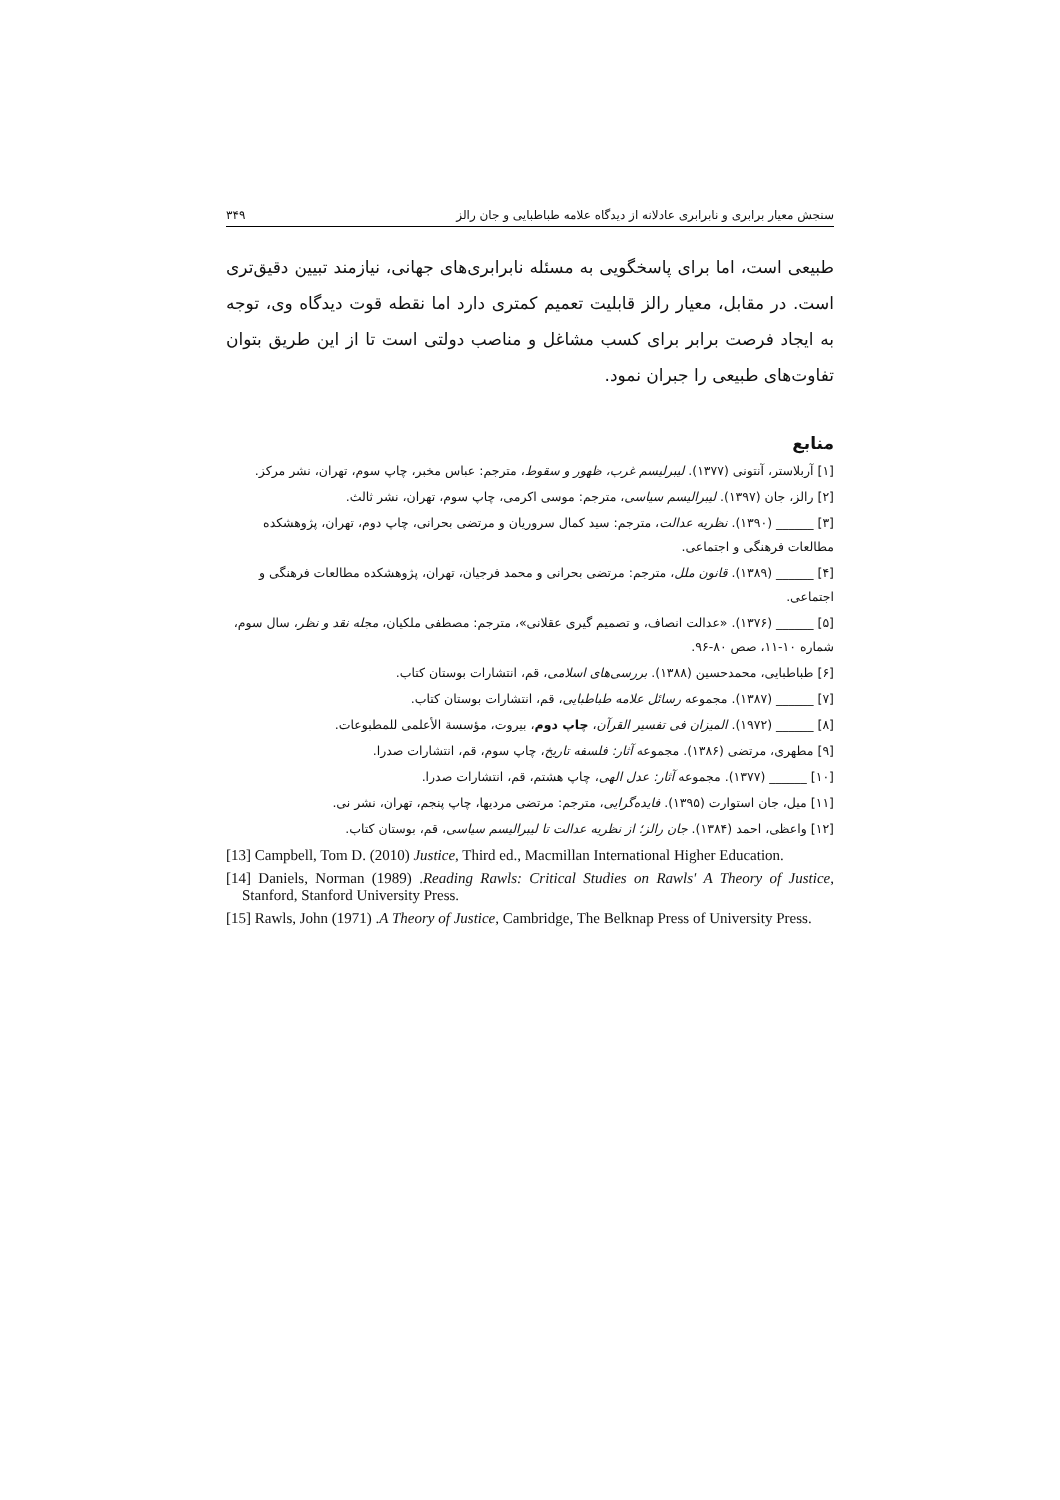سنجش معیار برابری و نابرابری عادلانه از دیدگاه علامه طباطبایی و جان رالز ۳۴۹
طبیعی است، اما برای پاسخگویی به مسئله نابرابری‌های جهانی، نیازمند تبیین دقیق‌تری است. در مقابل، معیار رالز قابلیت تعمیم کمتری دارد اما نقطه قوت دیدگاه وی، توجه به ایجاد فرصت برابر برای کسب مشاغل و مناصب دولتی است تا از این طریق بتوان تفاوت‌های طبیعی را جبران نمود.
منابع
[۱] آربلاستر، آنتونی (۱۳۷۷). لیبرلیسم غرب، ظهور و سقوط، مترجم: عباس مخبر، چاپ سوم، تهران، نشر مرکز.
[۲] رالز، جان (۱۳۹۷). لیبرالیسم سیاسی، مترجم: موسی اکرمی، چاپ سوم، تهران، نشر ثالث.
[۳] ______ (۱۳۹۰). نظریه عدالت، مترجم: سید کمال سروریان و مرتضی بحرانی، چاپ دوم، تهران، پژوهشکده مطالعات فرهنگی و اجتماعی.
[۴] ______ (۱۳۸۹). قانون ملل، مترجم: مرتضی بحرانی و محمد فرجیان، تهران، پژوهشکده مطالعات فرهنگی و اجتماعی.
[۵] ______ (۱۳۷۶). «عدالت انصاف، و تصمیم گیری عقلانی»، مترجم: مصطفی ملکیان، مجله نقد و نظر، سال سوم، شماره ۱۰-۱۱، صص ۸۰-۹۶.
[۶] طباطبایی، محمدحسین (۱۳۸۸). بررسی‌های اسلامی، قم، انتشارات بوستان کتاب.
[۷] ______ (۱۳۸۷). مجموعه رسائل علامه طباطبایی، قم، انتشارات بوستان کتاب.
[۸] ______ (۱۹۷۲). المیزان فی تفسیر القرآن، چاپ دوم، بیروت، مؤسسة الأعلمی للمطبوعات.
[۹] مطهری، مرتضی (۱۳۸۶). مجموعه آثار: فلسفه تاریخ، چاپ سوم، قم، انتشارات صدرا.
[۱۰] ______ (۱۳۷۷). مجموعه آثار: عدل الهی، چاپ هشتم، قم، انتشارات صدرا.
[۱۱] میل، جان استوارت (۱۳۹۵). فایده‌گرایی، مترجم: مرتضی مردیها، چاپ پنجم، تهران، نشر نی.
[۱۲] واعظی، احمد (۱۳۸۴). جان رالز؛ از نظریه عدالت تا لیبرالیسم سیاسی، قم، بوستان کتاب.
[13] Campbell, Tom D. (2010) Justice, Third ed., Macmillan International Higher Education.
[14] Daniels, Norman (1989) .Reading Rawls: Critical Studies on Rawls' A Theory of Justice, Stanford, Stanford University Press.
[15] Rawls, John (1971) .A Theory of Justice, Cambridge, The Belknap Press of University Press.